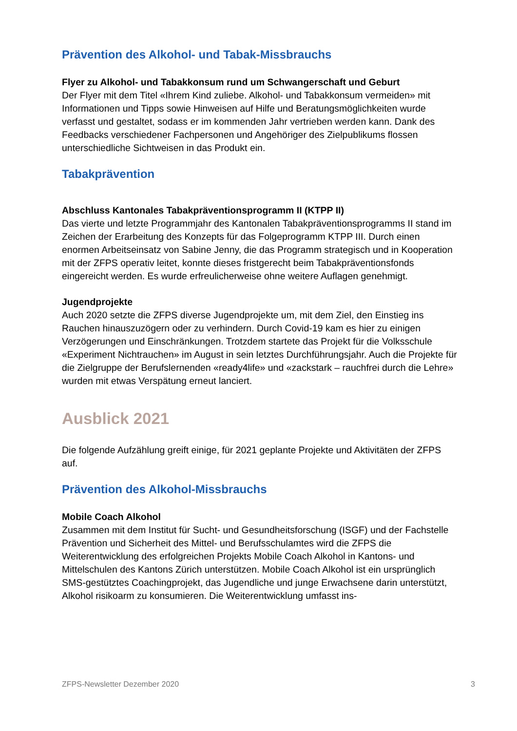Prävention des Alkohol- und Tabak-Missbrauchs
Flyer zu Alkohol- und Tabakkonsum rund um Schwangerschaft und Geburt
Der Flyer mit dem Titel «Ihrem Kind zuliebe. Alkohol- und Tabakkonsum vermeiden» mit Informationen und Tipps sowie Hinweisen auf Hilfe und Beratungsmöglichkeiten wurde verfasst und gestaltet, sodass er im kommenden Jahr vertrieben werden kann. Dank des Feedbacks verschiedener Fachpersonen und Angehöriger des Zielpublikums flossen unterschiedliche Sichtweisen in das Produkt ein.
Tabakprävention
Abschluss Kantonales Tabakpräventionsprogramm II (KTPP II)
Das vierte und letzte Programmjahr des Kantonalen Tabakpräventionsprogramms II stand im Zeichen der Erarbeitung des Konzepts für das Folgeprogramm KTPP III. Durch einen enormen Arbeitseinsatz von Sabine Jenny, die das Programm strategisch und in Kooperation mit der ZFPS operativ leitet, konnte dieses fristgerecht beim Tabak­präventionsfonds eingereicht werden. Es wurde erfreulicherweise ohne weitere Auf­lagen genehmigt.
Jugendprojekte
Auch 2020 setzte die ZFPS diverse Jugendprojekte um, mit dem Ziel, den Einstieg ins Rauchen hinauszuzögern oder zu verhindern. Durch Covid-19 kam es hier zu einigen Verzögerungen und Einschränkungen. Trotzdem startete das Projekt für die Volksschule «Experiment Nichtrauchen» im August in sein letztes Durchführungsjahr. Auch die Projekte für die Zielgruppe der Berufslernenden «ready4life» und «zackstark – rauchfrei durch die Lehre» wurden mit etwas Verspätung erneut lanciert.
Ausblick 2021
Die folgende Aufzählung greift einige, für 2021 geplante Projekte und Aktivitäten der ZFPS auf.
Prävention des Alkohol-Missbrauchs
Mobile Coach Alkohol
Zusammen mit dem Institut für Sucht- und Gesundheitsforschung (ISGF) und der Fach­stelle Prävention und Sicherheit des Mittel- und Berufsschulamtes wird die ZFPS die Weiterentwicklung des erfolgreichen Projekts Mobile Coach Alkohol in Kantons- und Mittelschulen des Kantons Zürich unterstützen. Mobile Coach Alkohol ist ein ursprünglich SMS-gestütztes Coachingprojekt, das Jugendliche und junge Erwachsene darin unterstützt, Alkohol risikoarm zu konsumieren. Die Weiterentwicklung umfasst ins-
ZFPS-Newsletter Dezember 2020 3